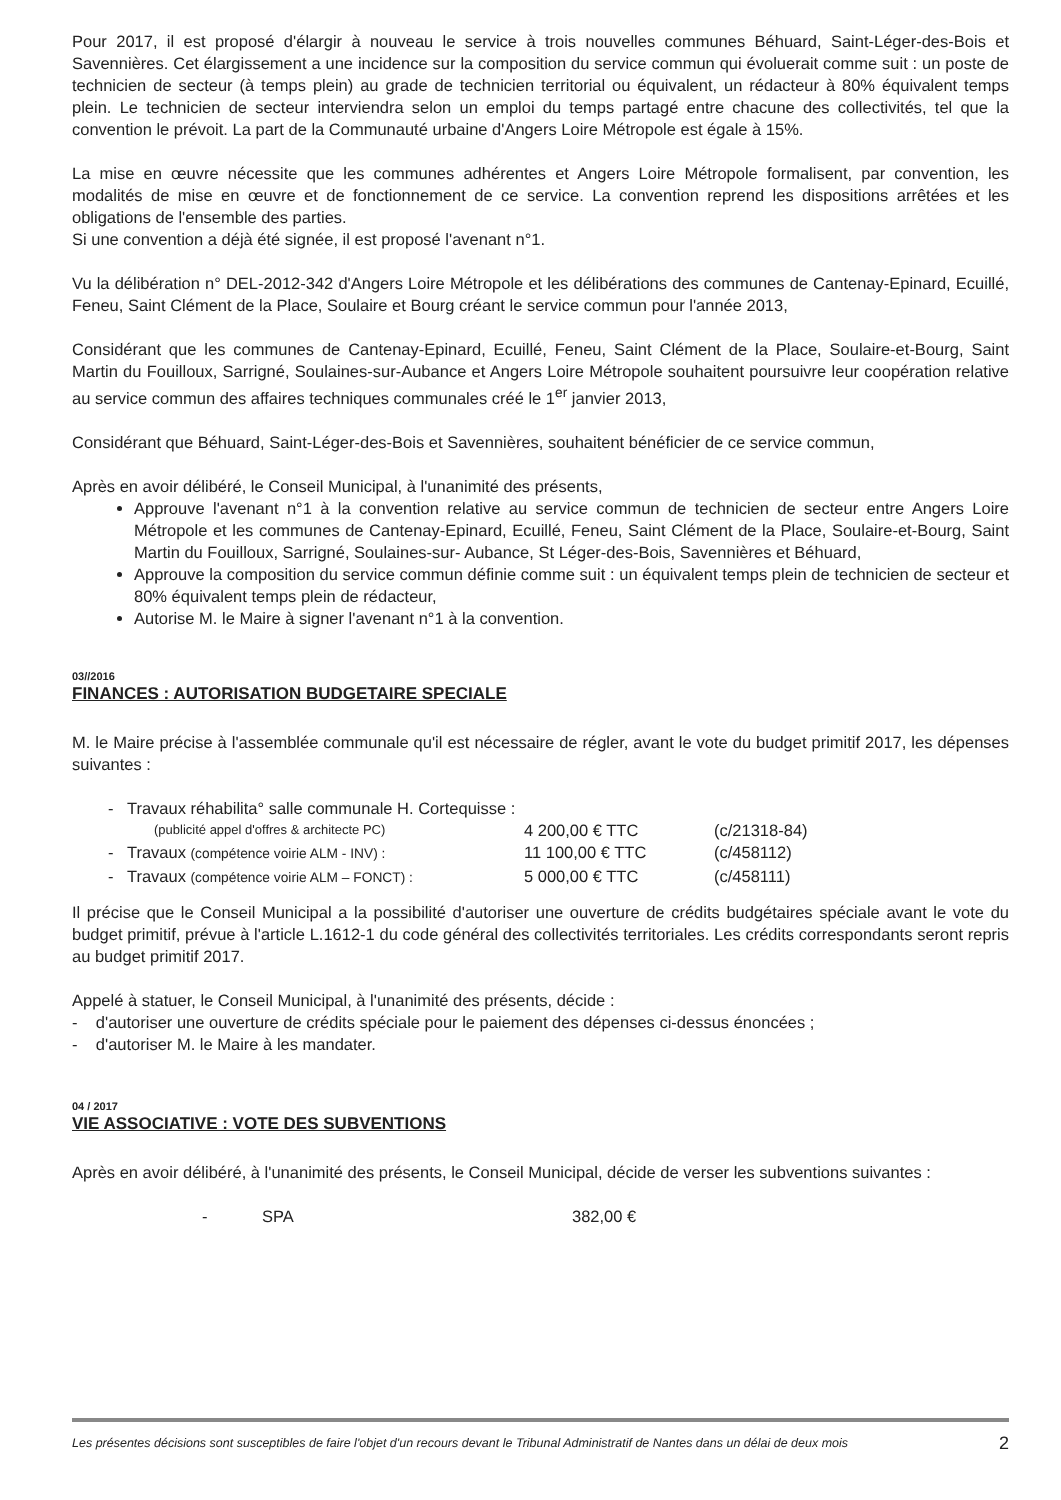Pour 2017, il est proposé d'élargir à nouveau le service à trois nouvelles communes Béhuard, Saint-Léger-des-Bois et Savennières. Cet élargissement a une incidence sur la composition du service commun qui évoluerait comme suit : un poste de technicien de secteur (à temps plein) au grade de technicien territorial ou équivalent, un rédacteur à 80% équivalent temps plein. Le technicien de secteur interviendra selon un emploi du temps partagé entre chacune des collectivités, tel que la convention le prévoit. La part de la Communauté urbaine d'Angers Loire Métropole est égale à 15%.
La mise en œuvre nécessite que les communes adhérentes et Angers Loire Métropole formalisent, par convention, les modalités de mise en œuvre et de fonctionnement de ce service. La convention reprend les dispositions arrêtées et les obligations de l'ensemble des parties.
Si une convention a déjà été signée, il est proposé l'avenant n°1.
Vu la délibération n° DEL-2012-342 d'Angers Loire Métropole et les délibérations des communes de Cantenay-Epinard, Ecuillé, Feneu, Saint Clément de la Place, Soulaire et Bourg créant le service commun pour l'année 2013,
Considérant que les communes de Cantenay-Epinard, Ecuillé, Feneu, Saint Clément de la Place, Soulaire-et-Bourg, Saint Martin du Fouilloux, Sarrigné, Soulaines-sur-Aubance et Angers Loire Métropole souhaitent poursuivre leur coopération relative au service commun des affaires techniques communales créé le 1<sup>er</sup> janvier 2013,
Considérant que Béhuard, Saint-Léger-des-Bois et Savennières, souhaitent bénéficier de ce service commun,
Après en avoir délibéré, le Conseil Municipal, à l'unanimité des présents,
Approuve l'avenant n°1 à la convention relative au service commun de technicien de secteur entre Angers Loire Métropole et les communes de Cantenay-Epinard, Ecuillé, Feneu, Saint Clément de la Place, Soulaire-et-Bourg, Saint Martin du Fouilloux, Sarrigné, Soulaines-sur- Aubance, St Léger-des-Bois, Savennières et Béhuard,
Approuve la composition du service commun définie comme suit : un équivalent temps plein de technicien de secteur et 80% équivalent temps plein de rédacteur,
Autorise M. le Maire à signer l'avenant n°1 à la convention.
03//2016
FINANCES : AUTORISATION BUDGETAIRE SPECIALE
M. le Maire précise à l'assemblée communale qu'il est nécessaire de régler, avant le vote du budget primitif 2017, les dépenses suivantes :
- Travaux réhabilita° salle communale H. Cortequisse :
(publicité appel d'offres & architecte PC) 4 200,00 € TTC (c/21318-84)
- Travaux (compétence voirie ALM - INV) : 11 100,00 € TTC (c/458112)
- Travaux (compétence voirie ALM – FONCT) : 5 000,00 € TTC (c/458111)
Il précise que le Conseil Municipal a la possibilité d'autoriser une ouverture de crédits budgétaires spéciale avant le vote du budget primitif, prévue à l'article L.1612-1 du code général des collectivités territoriales. Les crédits correspondants seront repris au budget primitif 2017.
Appelé à statuer, le Conseil Municipal, à l'unanimité des présents, décide :
- d'autoriser une ouverture de crédits spéciale pour le paiement des dépenses ci-dessus énoncées ;
- d'autoriser M. le Maire à les mandater.
04 / 2017
VIE ASSOCIATIVE : VOTE DES SUBVENTIONS
Après en avoir délibéré, à l'unanimité des présents, le Conseil Municipal, décide de verser les subventions suivantes :
- SPA 382,00 €
Les présentes décisions sont susceptibles de faire l'objet d'un recours devant le Tribunal Administratif de Nantes dans un délai de deux mois 2